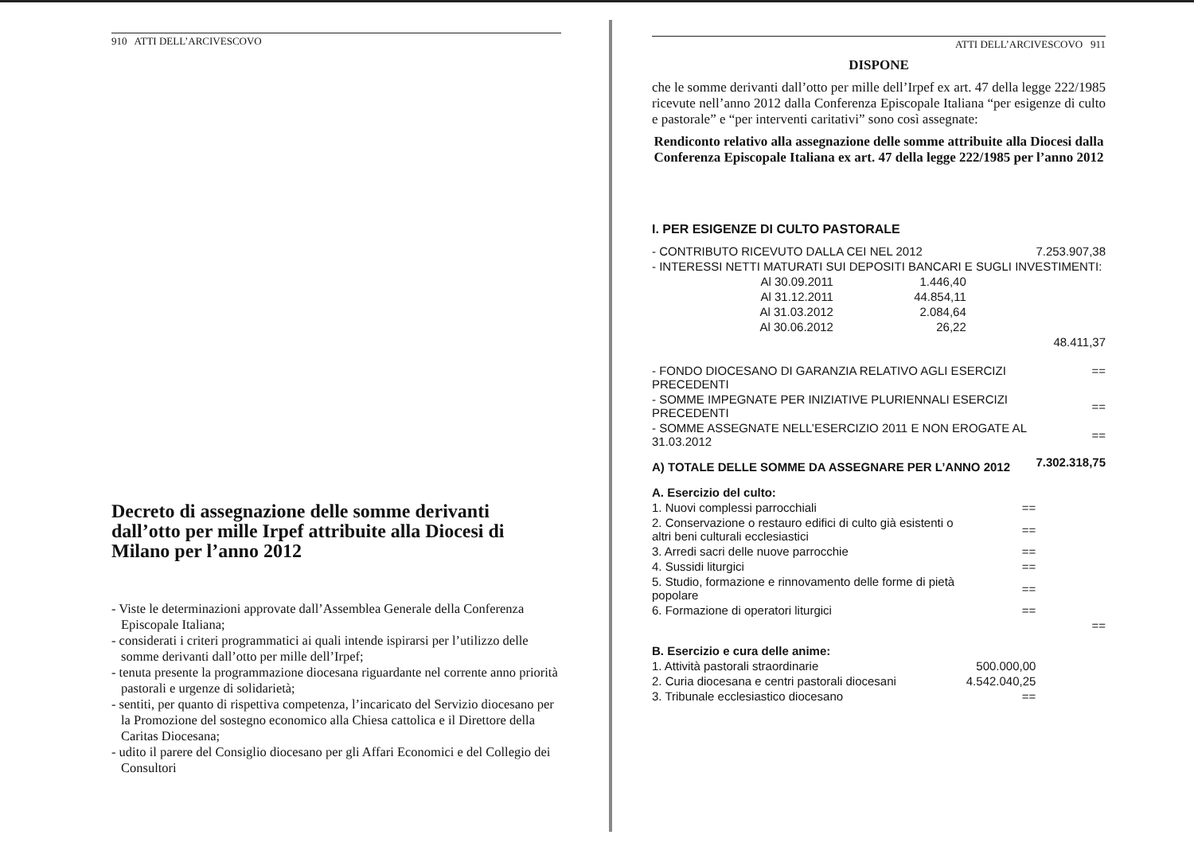910 ATTI DELL’ARCIVESCOVO
Decreto di assegnazione delle somme derivanti dall’otto per mille Irpef attribuite alla Diocesi di Milano per l’anno 2012
- Viste le determinazioni approvate dall’Assemblea Generale della Conferenza Episcopale Italiana;
- considerati i criteri programmatici ai quali intende ispirarsi per l’utilizzo delle somme derivanti dall’otto per mille dell’Irpef;
- tenuta presente la programmazione diocesana riguardante nel corrente anno priorità pastorali e urgenze di solidarietà;
- sentiti, per quanto di rispettiva competenza, l’incaricato del Servizio diocesano per la Promozione del sostegno economico alla Chiesa cattolica e il Direttore della Caritas Diocesana;
- udito il parere del Consiglio diocesano per gli Affari Economici e del Collegio dei Consultori
ATTI DELL’ARCIVESCOVO 911
DISPONE
che le somme derivanti dall’otto per mille dell’Irpef ex art. 47 della legge 222/1985 ricevute nell’anno 2012 dalla Conferenza Episcopale Italiana “per esigenze di culto e pastorale” e “per interventi caritativi” sono così assegnate:
Rendiconto relativo alla assegnazione delle somme attribuite alla Diocesi dalla Conferenza Episcopale Italiana ex art. 47 della legge 222/1985 per l’anno 2012
I. PER ESIGENZE DI CULTO PASTORALE
| - CONTRIBUTO RICEVUTO DALLA CEI NEL 2012 | | | 7.253.907,38 |
| - INTERESSI NETTI MATURATI SUI DEPOSITI BANCARI E SUGLI INVESTIMENTI: | | | |
| Al 30.09.2011 | 1.446,40 | | |
| Al 31.12.2011 | 44.854,11 | | |
| Al 31.03.2012 | 2.084,64 | | |
| Al 30.06.2012 | 26,22 | | |
| | | | 48.411,37 |
| - FONDO DIOCESANO DI GARANZIA RELATIVO AGLI ESERCIZI PRECEDENTI | | | == |
| - SOMME IMPEGNATE PER INIZIATIVE PLURIENNALI ESERCIZI PRECEDENTI | | | == |
| - SOMME ASSEGNATE NELL’ESERCIZIO 2011 E NON EROGATE AL 31.03.2012 | | | == |
| A) TOTALE DELLE SOMME DA ASSEGNARE PER L’ANNO 2012 | | | 7.302.318,75 |
| A. Esercizio del culto: | | | |
| 1. Nuovi complessi parrocchiali | | == | |
| 2. Conservazione o restauro edifici di culto già esistenti o altri beni culturali ecclesiastici | | == | |
| 3. Arredi sacri delle nuove parrocchie | | == | |
| 4. Sussidi liturgici | | == | |
| 5. Studio, formazione e rinnovamento delle forme di pietà popolare | | == | |
| 6. Formazione di operatori liturgici | | == | |
| | | | == |
| B. Esercizio e cura delle anime: | | | |
| 1. Attività pastorali straordinarie | | 500.000,00 | |
| 2. Curia diocesana e centri pastorali diocesani | | 4.542.040,25 | |
| 3. Tribunale ecclesiastico diocesano | | == | |